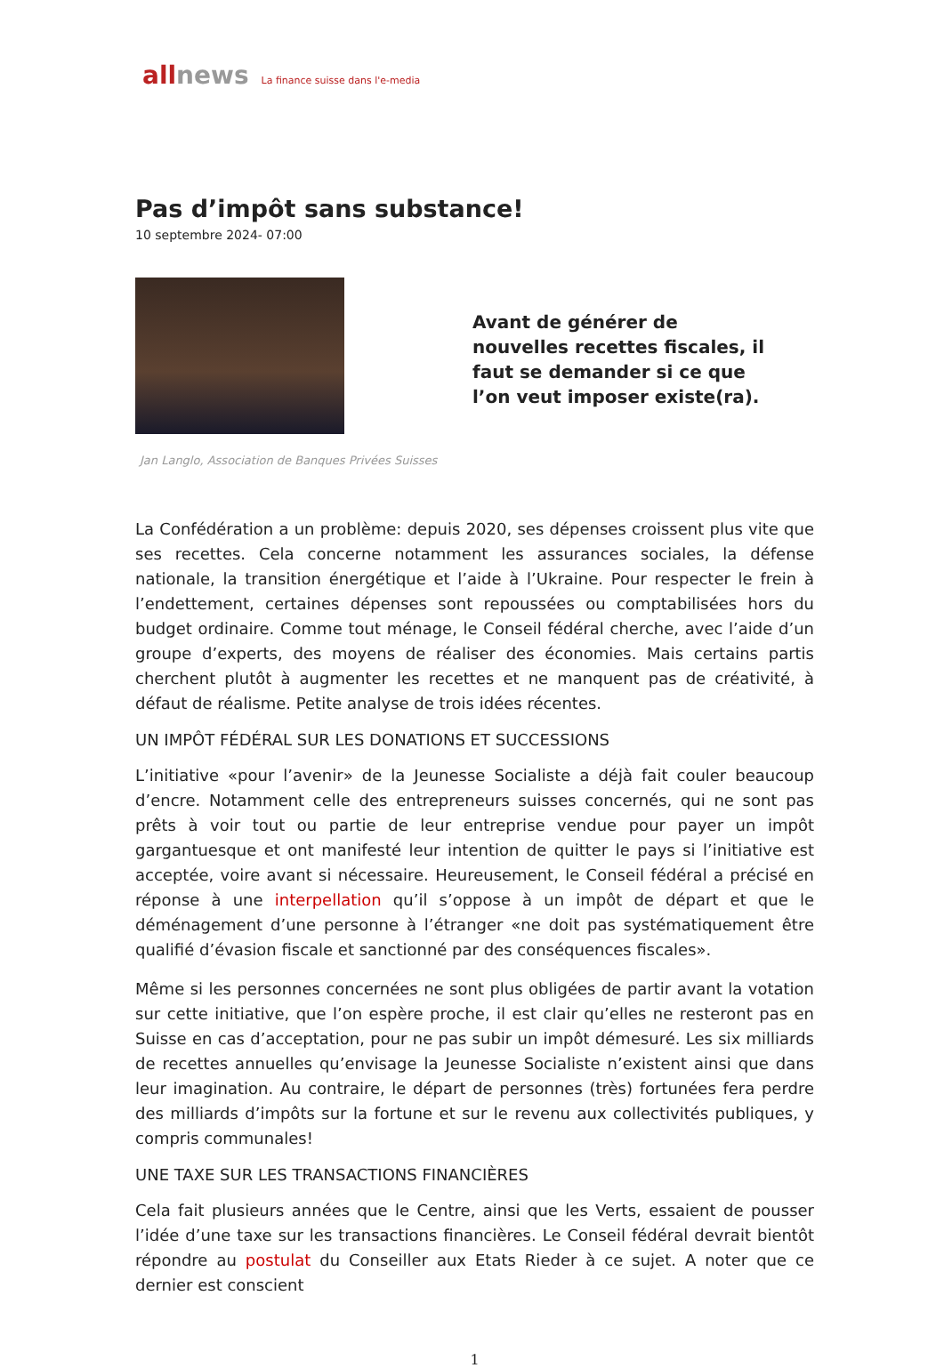allnews La finance suisse dans l'e-media
Pas d’impôt sans substance!
10 septembre 2024- 07:00
Avant de générer de nouvelles recettes fiscales, il faut se demander si ce que l’on veut imposer existe(ra).
Jan Langlo, Association de Banques Privées Suisses
La Confédération a un problème: depuis 2020, ses dépenses croissent plus vite que ses recettes. Cela concerne notamment les assurances sociales, la défense nationale, la transition énergétique et l’aide à l’Ukraine. Pour respecter le frein à l’endettement, certaines dépenses sont repoussées ou comptabilisées hors du budget ordinaire. Comme tout ménage, le Conseil fédéral cherche, avec l’aide d’un groupe d’experts, des moyens de réaliser des économies. Mais certains partis cherchent plutôt à augmenter les recettes et ne manquent pas de créativité, à défaut de réalisme. Petite analyse de trois idées récentes.
UN IMPÔT FÉDÉRAL SUR LES DONATIONS ET SUCCESSIONS
L’initiative «pour l’avenir» de la Jeunesse Socialiste a déjà fait couler beaucoup d’encre. Notamment celle des entrepreneurs suisses concernés, qui ne sont pas prêts à voir tout ou partie de leur entreprise vendue pour payer un impôt gargantuesque et ont manifesté leur intention de quitter le pays si l’initiative est acceptée, voire avant si nécessaire. Heureusement, le Conseil fédéral a précisé en réponse à une interpellation qu’il s’oppose à un impôt de départ et que le déménagement d’une personne à l’étranger «ne doit pas systématiquement être qualifié d’évasion fiscale et sanctionné par des conséquences fiscales».
Même si les personnes concernées ne sont plus obligées de partir avant la votation sur cette initiative, que l’on espère proche, il est clair qu’elles ne resteront pas en Suisse en cas d’acceptation, pour ne pas subir un impôt démesuré. Les six milliards de recettes annuelles qu’envisage la Jeunesse Socialiste n’existent ainsi que dans leur imagination. Au contraire, le départ de personnes (très) fortunées fera perdre des milliards d’impôts sur la fortune et sur le revenu aux collectivités publiques, y compris communales!
UNE TAXE SUR LES TRANSACTIONS FINANCIÈRES
Cela fait plusieurs années que le Centre, ainsi que les Verts, essaient de pousser l’idée d’une taxe sur les transactions financières. Le Conseil fédéral devrait bientôt répondre au postulat du Conseiller aux Etats Rieder à ce sujet. A noter que ce dernier est conscient
1